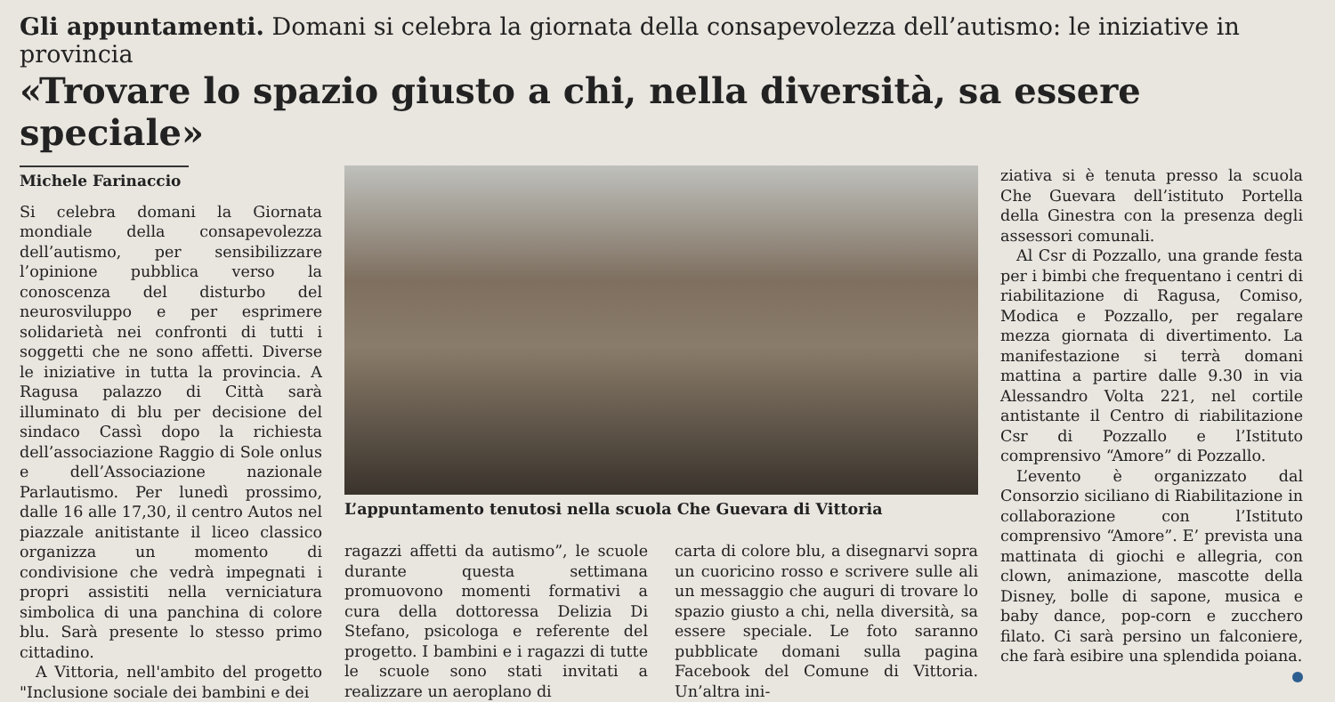Gli appuntamenti. Domani si celebra la giornata della consapevolezza dell’autismo: le iniziative in provincia
«Trovare lo spazio giusto a chi, nella diversità, sa essere speciale»
Michele Farinaccio
Si celebra domani la Giornata mondiale della consapevolezza dell’autismo, per sensibilizzare l’opinione pubblica verso la conoscenza del disturbo del neurosviluppo e per esprimere solidarietà nei confronti di tutti i soggetti che ne sono affetti. Diverse le iniziative in tutta la provincia. A Ragusa palazzo di Città sarà illuminato di blu per decisione del sindaco Cassì dopo la richiesta dell’associazione Raggio di Sole onlus e dell’Associazione nazionale Parlautismo. Per lunedì prossimo, dalle 16 alle 17,30, il centro Autos nel piazzale anitistante il liceo classico organizza un momento di condivisione che vedrà impegnati i propri assistiti nella verniciatura simbolica di una panchina di colore blu. Sarà presente lo stesso primo cittadino.
A Vittoria, nell'ambito del progetto "Inclusione sociale dei bambini e dei
L’appuntamento tenutosi nella scuola Che Guevara di Vittoria
ragazzi affetti da autismo”, le scuole durante questa settimana promuovono momenti formativi a cura della dottoressa Delizia Di Stefano, psicologa e referente del progetto. I bambini e i ragazzi di tutte le scuole sono stati invitati a realizzare un aeroplano di
carta di colore blu, a disegnarvi sopra un cuoricino rosso e scrivere sulle ali un messaggio che auguri di trovare lo spazio giusto a chi, nella diversità, sa essere speciale. Le foto saranno pubblicate domani sulla pagina Facebook del Comune di Vittoria. Un’altra ini-
ziativa si è tenuta presso la scuola Che Guevara dell’istituto Portella della Ginestra con la presenza degli assessori comunali.
Al Csr di Pozzallo, una grande festa per i bimbi che frequentano i centri di riabilitazione di Ragusa, Comiso, Modica e Pozzallo, per regalare mezza giornata di divertimento. La manifestazione si terrà domani mattina a partire dalle 9.30 in via Alessandro Volta 221, nel cortile antistante il Centro di riabilitazione Csr di Pozzallo e l’Istituto comprensivo “Amore” di Pozzallo.
L’evento è organizzato dal Consorzio siciliano di Riabilitazione in collaborazione con l’Istituto comprensivo “Amore”. E’ prevista una mattinata di giochi e allegria, con clown, animazione, mascotte della Disney, bolle di sapone, musica e baby dance, pop-corn e zucchero filato. Ci sarà persino un falconiere, che farà esibire una splendida poiana.